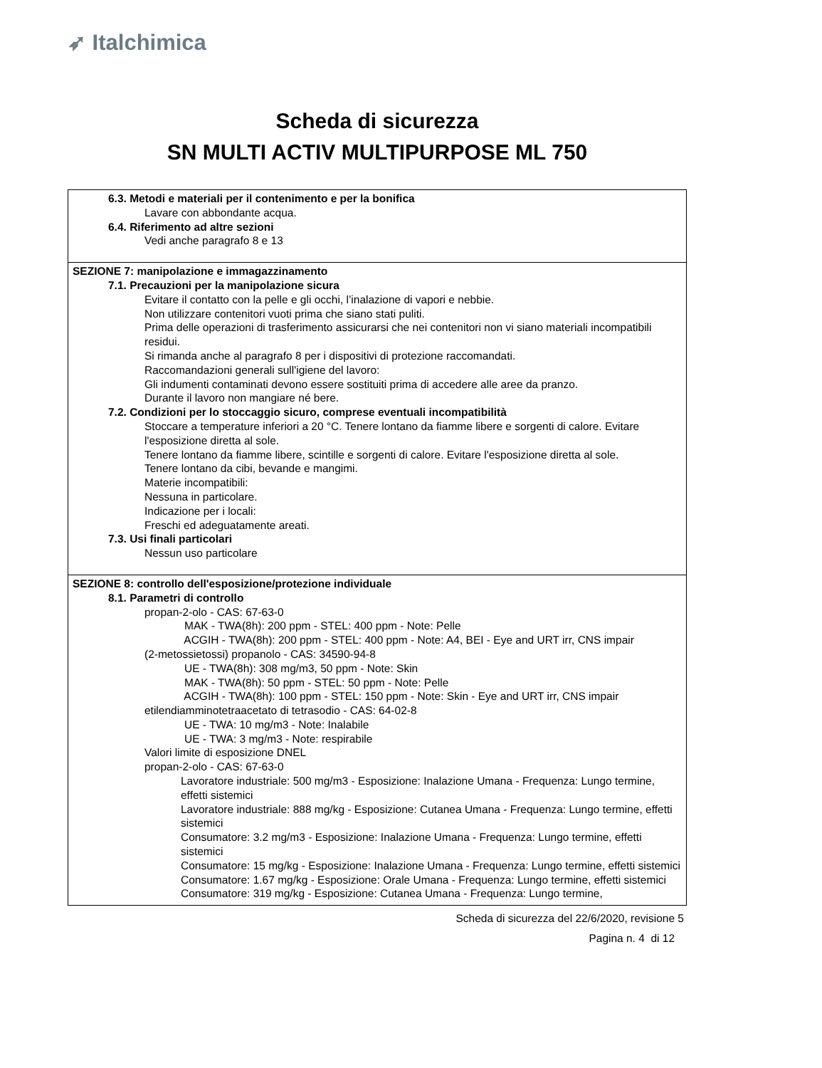➶ Italchimica
Scheda di sicurezza
SN MULTI ACTIV MULTIPURPOSE ML 750
6.3. Metodi e materiali per il contenimento e per la bonifica
Lavare con abbondante acqua.
6.4. Riferimento ad altre sezioni
Vedi anche paragrafo 8 e 13
SEZIONE 7: manipolazione e immagazzinamento
7.1. Precauzioni per la manipolazione sicura
Evitare il contatto con la pelle e gli occhi, l’inalazione di vapori e nebbie.
Non utilizzare contenitori vuoti prima che siano stati puliti.
Prima delle operazioni di trasferimento assicurarsi che nei contenitori non vi siano materiali incompatibili residui.
Si rimanda anche al paragrafo 8 per i dispositivi di protezione raccomandati.
Raccomandazioni generali sull'igiene del lavoro:
Gli indumenti contaminati devono essere sostituiti prima di accedere alle aree da pranzo.
Durante il lavoro non mangiare né bere.
7.2. Condizioni per lo stoccaggio sicuro, comprese eventuali incompatibilità
Stoccare a temperature inferiori a 20 °C. Tenere lontano da fiamme libere e sorgenti di calore. Evitare l'esposizione diretta al sole.
Tenere lontano da fiamme libere, scintille e sorgenti di calore. Evitare l'esposizione diretta al sole.
Tenere lontano da cibi, bevande e mangimi.
Materie incompatibili:
Nessuna in particolare.
Indicazione per i locali:
Freschi ed adeguatamente areati.
7.3. Usi finali particolari
Nessun uso particolare
SEZIONE 8: controllo dell'esposizione/protezione individuale
8.1. Parametri di controllo
propan-2-olo - CAS: 67-63-0
MAK - TWA(8h): 200 ppm - STEL: 400 ppm - Note: Pelle
ACGIH - TWA(8h): 200 ppm - STEL: 400 ppm - Note: A4, BEI - Eye and URT irr, CNS impair
(2-metossietossi) propanolo - CAS: 34590-94-8
UE - TWA(8h): 308 mg/m3, 50 ppm - Note: Skin
MAK - TWA(8h): 50 ppm - STEL: 50 ppm - Note: Pelle
ACGIH - TWA(8h): 100 ppm - STEL: 150 ppm - Note: Skin - Eye and URT irr, CNS impair
etilendiamminotetraacetato di tetrasodio - CAS: 64-02-8
UE - TWA: 10 mg/m3 - Note: Inalabile
UE - TWA: 3 mg/m3 - Note: respirabile
Valori limite di esposizione DNEL
propan-2-olo - CAS: 67-63-0
Lavoratore industriale: 500 mg/m3 - Esposizione: Inalazione Umana - Frequenza: Lungo termine, effetti sistemici
Lavoratore industriale: 888 mg/kg - Esposizione: Cutanea Umana - Frequenza: Lungo termine, effetti sistemici
Consumatore: 3.2 mg/m3 - Esposizione: Inalazione Umana - Frequenza: Lungo termine, effetti sistemici
Consumatore: 15 mg/kg - Esposizione: Inalazione Umana - Frequenza: Lungo termine, effetti sistemici
Consumatore: 1.67 mg/kg - Esposizione: Orale Umana - Frequenza: Lungo termine, effetti sistemici
Consumatore: 319 mg/kg - Esposizione: Cutanea Umana - Frequenza: Lungo termine,
Scheda di sicurezza del 22/6/2020, revisione 5
Pagina n. 4 di 12